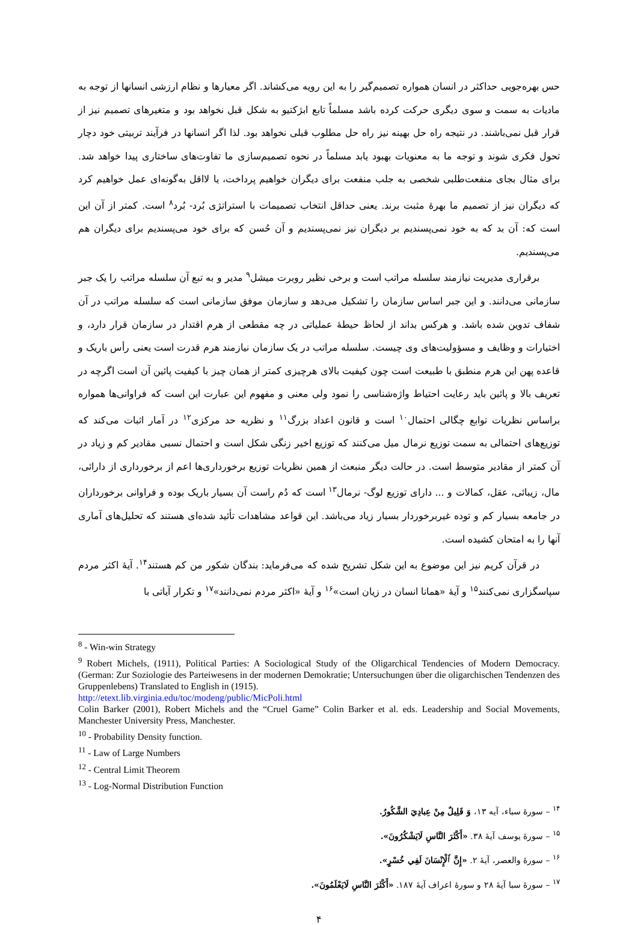حس بهره‌جویی حداکثر در انسان همواره تصمیم‌گیر را به این رویه می‌کشاند. اگر معیارها و نظام ارزشی انسانها از توجه به مادیات به سمت و سوی دیگری حرکت کرده باشد مسلماً تابع ابژکتیو به شکل قبل نخواهد بود و متغیرهای تصمیم نیز از قرار قبل نمی‌باشند. در نتیجه راه حل بهینه نیز راه حل مطلوب قبلی نخواهد بود. لذا اگر انسانها در فرآیند تربیتی خود دچار تحول فکری شوند و توجه ما به معنویات بهبود یابد مسلماً در نحوه تصمیم‌سازی ما تفاوت‌های ساختاری پیدا خواهد شد. برای مثال بجای منفعت‌طلبی شخصی به جلب منفعت برای دیگران خواهیم پرداخت، یا لااقل به‌گونه‌ای عمل خواهیم کرد که دیگران نیز از تصمیم ما بهرۀ مثبت برند. یعنی حداقل انتخاب تصمیمات با استراتژی بُرد- بُرد<sup>۸</sup> است. کمتر از آن این است که: آن بد که به خود نمی‌پسندیم بر دیگران نیز نمی‌پسندیم و آن حُسن که برای خود می‌پسندیم برای دیگران هم می‌پسندیم.
برقراری مدیریت نیازمند سلسله مراتب است و برخی نظیر روبرت میشل<sup>۹</sup> مدیر و به تبع آن سلسله مراتب را یک جبر سازمانی می‌دانند. و این جبر اساس سازمان را تشکیل می‌دهد و سازمان موفق سازمانی است که سلسله مراتب در آن شفاف تدوین شده باشد. و هرکس بداند از لحاظ حیطۀ عملیاتی در چه مقطعی از هرم اقتدار در سازمان قرار دارد، و اختیارات و وظایف و مسؤولیت‌های وی چیست. سلسله مراتب در یک سازمان نیازمند هرم قدرت است یعنی رأس باریک و قاعده پهن این هرم منطبق با طبیعت است چون کیفیت بالای هرچیزی کمتر از همان چیز با کیفیت پائین آن است اگرچه در تعریف بالا و پائین باید رعایت احتیاط واژه‌شناسی را نمود ولی معنی و مفهوم این عبارت این است که فراوانی‌ها همواره براساس نظریات توابع چگالی احتمال<sup>۱۰</sup> است و قانون اعداد بزرگ<sup>۱۱</sup> و نظریه حد مرکزی<sup>۱۲</sup> در آمار اثبات می‌کند که توزیع‌های احتمالی به سمت توزیع نرمال میل می‌کنند که توزیع اخیر زنگی شکل است و احتمال نسبی مقادیر کم و زیاد در آن کمتر از مقادیر متوسط است. در حالت دیگر منبعث از همین نظریات توزیع برخورداری‌ها اعم از برخورداری از دارائی، مال، زیبائی، عقل، کمالات و ... دارای توزیع لوگ- نرمال<sup>۱۳</sup> است که دُم راست آن بسیار باریک بوده و فراوانی برخورداران در جامعه بسیار کم و توده غیربرخوردار بسیار زیاد می‌باشد. این قواعد مشاهدات تأئید شده‌ای هستند که تحلیل‌های آماری آنها را به امتحان کشیده است.
در قرآن کریم نیز این موضوع به این شکل تشریح شده که می‌فرماید: بندگان شکور من کم هستند<sup>۱۴</sup>. آیۀ اکثر مردم سپاسگزاری نمی‌کنند<sup>۱۵</sup> و آیۀ «همانا انسان در زیان است»<sup>۱۶</sup> و آیۀ «اکثر مردم نمی‌دانند»<sup>۱۷</sup> و تکرار آیاتی با
<sup>8</sup> - Win-win Strategy
<sup>9</sup> Robert Michels, (1911), Political Parties: A Sociological Study of the Oligarchical Tendencies of Modern Democracy. (German: Zur Soziologie des Parteiwesens in der modernen Demokratie; Untersuchungen über die oligarchischen Tendenzen des Gruppenlebens) Translated to English in (1915).
http://etext.lib.virginia.edu/toc/modeng/public/MicPoli.html
Colin Barker (2001), Robert Michels and the “Cruel Game” Colin Barker et al. eds. Leadership and Social Movements, Manchester University Press, Manchester.
<sup>10</sup> - Probability Density function.
<sup>11</sup> - Law of Large Numbers
<sup>12</sup> - Central Limit Theorem
<sup>13</sup> - Log-Normal Distribution Function
<sup>۱۴</sup> – سورۀ سباء، آیه ۱۳، وَ قَلِیلٌ مِنْ عِبادِيَ الشَّكُورُ.
<sup>۱۵</sup> – سورۀ یوسف آیۀ ۳۸. «أَكْثَرَ النَّاسِ لَايَشْكُرُونَ».
<sup>۱۶</sup> – سورۀ والعصر، آیۀ ۲. «إِنَّ ٱلْإِنْسَانَ لَفِي خُسْرٍ».
<sup>۱۷</sup> – سورۀ سبا آیۀ ۲۸ و سورۀ اعراف آیۀ ۱۸۷. «أَكْثَرَ النَّاسِ لَايَعْلَمُونَ».
۴